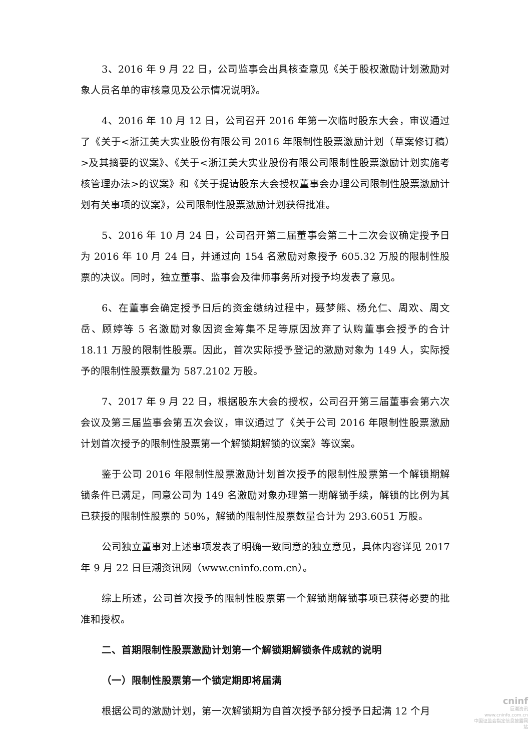3、2016 年 9 月 22 日，公司监事会出具核查意见《关于股权激励计划激励对象人员名单的审核意见及公示情况说明》。
4、2016 年 10 月 12 日，公司召开 2016 年第一次临时股东大会，审议通过了《关于<浙江美大实业股份有限公司 2016 年限制性股票激励计划（草案修订稿）>及其摘要的议案》、《关于<浙江美大实业股份有限公司限制性股票激励计划实施考核管理办法>的议案》和《关于提请股东大会授权董事会办理公司限制性股票激励计划有关事项的议案》，公司限制性股票激励计划获得批准。
5、2016 年 10 月 24 日，公司召开第二届董事会第二十二次会议确定授予日为 2016 年 10 月 24 日，并通过向 154 名激励对象授予 605.32 万股的限制性股票的决议。同时，独立董事、监事会及律师事务所对授予均发表了意见。
6、在董事会确定授予日后的资金缴纳过程中，聂梦熊、杨允仁、周欢、周文岳、顾婷等 5 名激励对象因资金筹集不足等原因放弃了认购董事会授予的合计 18.11 万股的限制性股票。因此，首次实际授予登记的激励对象为 149 人，实际授予的限制性股票数量为 587.2102 万股。
7、2017 年 9 月 22 日，根据股东大会的授权，公司召开第三届董事会第六次会议及第三届监事会第五次会议，审议通过了《关于公司 2016 年限制性股票激励计划首次授予的限制性股票第一个解锁期解锁的议案》等议案。
鉴于公司 2016 年限制性股票激励计划首次授予的限制性股票第一个解锁期解锁条件已满足，同意公司为 149 名激励对象办理第一期解锁手续，解锁的比例为其已获授的限制性股票的 50%，解锁的限制性股票数量合计为 293.6051 万股。
公司独立董事对上述事项发表了明确一致同意的独立意见，具体内容详见 2017 年 9 月 22 日巨潮资讯网（www.cninfo.com.cn）。
综上所述，公司首次授予的限制性股票第一个解锁期解锁事项已获得必要的批准和授权。
二、首期限制性股票激励计划第一个解锁期解锁条件成就的说明
（一）限制性股票第一个锁定期即将届满
根据公司的激励计划，第一次解锁期为自首次授予部分授予日起满 12 个月
cninf
巨潮资讯
www.cninfo.com.cn
中国证监会指定信息披露网站